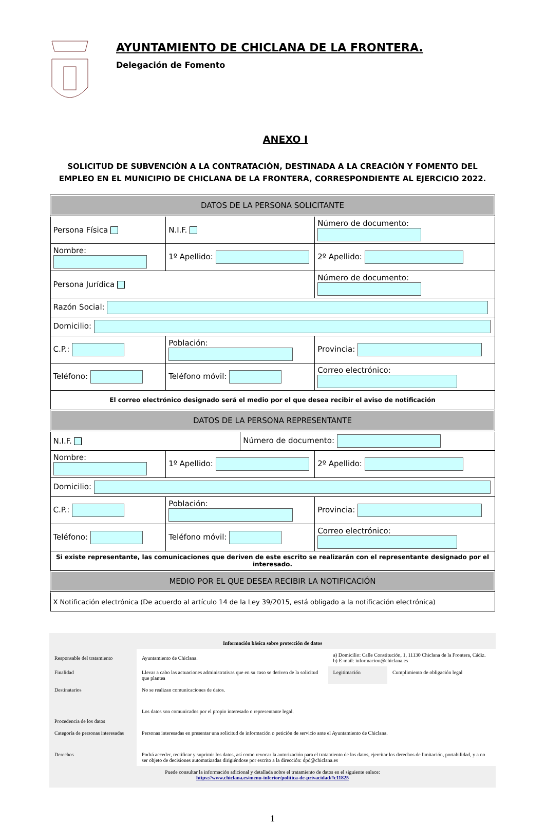AYUNTAMIENTO DE CHICLANA DE LA FRONTERA.
Delegación de Fomento
ANEXO I
SOLICITUD DE SUBVENCIÓN A LA CONTRATACIÓN, DESTINADA A LA CREACIÓN Y FOMENTO DEL EMPLEO EN EL MUNICIPIO DE CHICLANA DE LA FRONTERA, CORRESPONDIENTE AL EJERCICIO 2022.
| DATOS DE LA PERSONA SOLICITANTE | | | |
| Persona Física | N.I.F. | | Número de documento: |
| Nombre: | 1º Apellido: | | 2º Apellido: |
| Persona Jurídica | | | Número de documento: |
| Razón Social: | | | |
| Domicilio: | | | |
| C.P.: | Población: | | Provincia: |
| Teléfono: | Teléfono móvil: | | Correo electrónico: |
| El correo electrónico designado será el medio por el que desea recibir el aviso de notificación | | | |
| DATOS DE LA PERSONA REPRESENTANTE | | | |
| N.I.F. | | Número de documento: | |
| Nombre: | 1º Apellido: | | 2º Apellido: |
| Domicilio: | | | |
| C.P.: | Población: | | Provincia: |
| Teléfono: | Teléfono móvil: | | Correo electrónico: |
| Si existe representante, las comunicaciones que deriven de este escrito se realizarán con el representante designado por el interesado. | | | |
| MEDIO POR EL QUE DESEA RECIBIR LA NOTIFICACIÓN | | | |
| X Notificación electrónica (De acuerdo al artículo 14 de la Ley 39/2015, está obligado a la notificación electrónica) | | | |
| Información básica sobre protección de datos | | | |
| Responsable del tratamiento | Ayuntamiento de Chiclana. | a) Domicilio: Calle Constitución, 1, 11130 Chiclana de la Frontera, Cádiz. b) E-mail: informacion@chiclana.es | |
| Finalidad | Llevar a cabo las actuaciones administrativas que en su caso se deriven de la solicitud que plantea | Legitimación | Cumplimiento de obligación legal |
| Destinatarios | No se realizan comunicaciones de datos. | | |
| Procedencia de los datos | Los datos son comunicados por el propio interesado o representante legal. | | |
| Categoría de personas interesadas | Personas interesadas en presentar una solicitud de información o petición de servicio ante el Ayuntamiento de Chiclana. | | |
| Derechos | Podrá acceder, rectificar y suprimir los datos, así como revocar la autorización para el tratamiento de los datos, ejercitar los derechos de limitación, portabilidad, y a no ser objeto de decisiones automatizadas dirigiéndose por escrito a la dirección: dpd@chiclana.es | | |
| Puede consultar la información adicional y detallada sobre el tratamiento de datos en el siguiente enlace: https://www.chiclana.es/menu-inferior/politica-de-privacidad/#c11825 | | | |
1